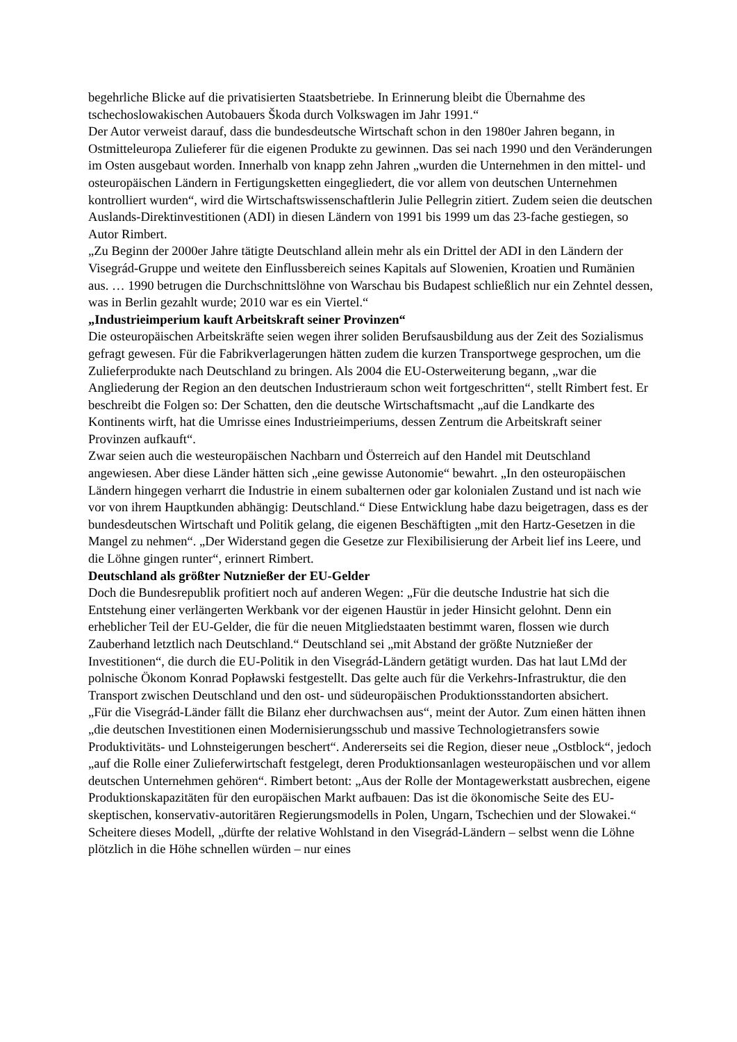begehrliche Blicke auf die privatisierten Staatsbetriebe. In Erinnerung bleibt die Übernahme des tschechoslowakischen Autobauers Škoda durch Volkswagen im Jahr 1991.“
Der Autor verweist darauf, dass die bundesdeutsche Wirtschaft schon in den 1980er Jahren begann, in Ostmitteleuropa Zulieferer für die eigenen Produkte zu gewinnen. Das sei nach 1990 und den Veränderungen im Osten ausgebaut worden. Innerhalb von knapp zehn Jahren „wurden die Unternehmen in den mittel- und osteuropäischen Ländern in Fertigungsketten eingegliedert, die vor allem von deutschen Unternehmen kontrolliert wurden“, wird die Wirtschaftswissenschaftlerin Julie Pellegrin zitiert. Zudem seien die deutschen Auslands-Direktinvestitionen (ADI) in diesen Ländern von 1991 bis 1999 um das 23-fache gestiegen, so Autor Rimbert.
„Zu Beginn der 2000er Jahre tätigte Deutschland allein mehr als ein Drittel der ADI in den Ländern der Visegrád-Gruppe und weitete den Einflussbereich seines Kapitals auf Slowenien, Kroatien und Rumänien aus. … 1990 betrugen die Durchschnittslöhne von Warschau bis Budapest schließlich nur ein Zehntel dessen, was in Berlin gezahlt wurde; 2010 war es ein Viertel.“
„Industrieimperium kauft Arbeitskraft seiner Provinzen“
Die osteuropäischen Arbeitskräfte seien wegen ihrer soliden Berufsausbildung aus der Zeit des Sozialismus gefragt gewesen. Für die Fabrikverlagerungen hätten zudem die kurzen Transportwege gesprochen, um die Zulieferprodukte nach Deutschland zu bringen. Als 2004 die EU-Osterweiterung begann, „war die Angliederung der Region an den deutschen Industrieraum schon weit fortgeschritten“, stellt Rimbert fest. Er beschreibt die Folgen so: Der Schatten, den die deutsche Wirtschaftsmacht „auf die Landkarte des Kontinents wirft, hat die Umrisse eines Industrieimperiums, dessen Zentrum die Arbeitskraft seiner Provinzen aufkauft“.
Zwar seien auch die westeuropäischen Nachbarn und Österreich auf den Handel mit Deutschland angewiesen. Aber diese Länder hätten sich „eine gewisse Autonomie“ bewahrt. „In den osteuropäischen Ländern hingegen verharrt die Industrie in einem subalternen oder gar kolonialen Zustand und ist nach wie vor von ihrem Hauptkunden abhängig: Deutschland.“ Diese Entwicklung habe dazu beigetragen, dass es der bundesdeutschen Wirtschaft und Politik gelang, die eigenen Beschäftigten „mit den Hartz-Gesetzen in die Mangel zu nehmen“. „Der Widerstand gegen die Gesetze zur Flexibilisierung der Arbeit lief ins Leere, und die Löhne gingen runter“, erinnert Rimbert.
Deutschland als größter Nutznießer der EU-Gelder
Doch die Bundesrepublik profitiert noch auf anderen Wegen: „Für die deutsche Industrie hat sich die Entstehung einer verlängerten Werkbank vor der eigenen Haustür in jeder Hinsicht gelohnt. Denn ein erheblicher Teil der EU-Gelder, die für die neuen Mitgliedstaaten bestimmt waren, flossen wie durch Zauberhand letztlich nach Deutschland.“ Deutschland sei „mit Abstand der größte Nutznießer der Investitionen“, die durch die EU-Politik in den Visegrád-Ländern getätigt wurden. Das hat laut LMd der polnische Ökonom Konrad Popławski festgestellt. Das gelte auch für die Verkehrs-Infrastruktur, die den Transport zwischen Deutschland und den ost- und südeuropäischen Produktionsstandorten absichert.
„Für die Visegrád-Länder fällt die Bilanz eher durchwachsen aus“, meint der Autor. Zum einen hätten ihnen „die deutschen Investitionen einen Modernisierungsschub und massive Technologietransfers sowie Produktivitäts- und Lohnsteigerungen beschert“. Andererseits sei die Region, dieser neue „Ostblock“, jedoch „auf die Rolle einer Zulieferwirtschaft festgelegt, deren Produktionsanlagen westeuropäischen und vor allem deutschen Unternehmen gehören“. Rimbert betont: „Aus der Rolle der Montagewerkstatt ausbrechen, eigene Produktionskapazitäten für den europäischen Markt aufbauen: Das ist die ökonomische Seite des EU-skeptischen, konservativ-autoritären Regierungsmodells in Polen, Ungarn, Tschechien und der Slowakei.“ Scheitere dieses Modell, „dürfte der relative Wohlstand in den Visegrád-Ländern – selbst wenn die Löhne plötzlich in die Höhe schnellen würden – nur eines